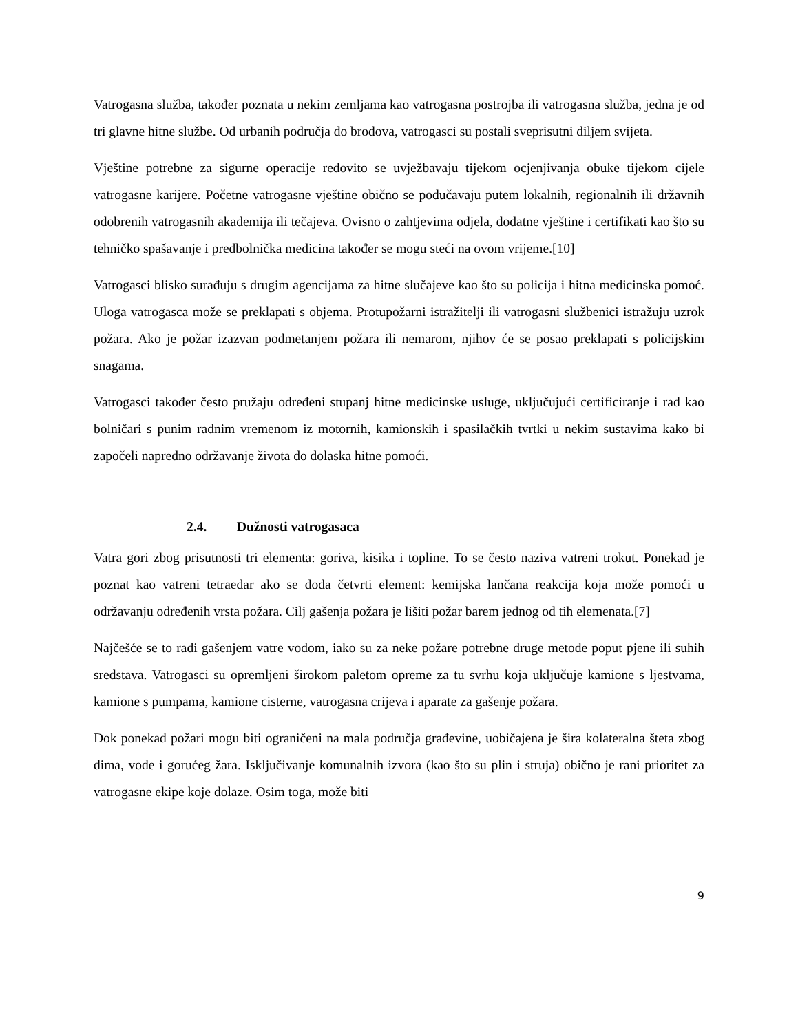Vatrogasna služba, također poznata u nekim zemljama kao vatrogasna postrojba ili vatrogasna služba, jedna je od tri glavne hitne službe. Od urbanih područja do brodova, vatrogasci su postali sveprisutni diljem svijeta.
Vještine potrebne za sigurne operacije redovito se uvježbavaju tijekom ocjenjivanja obuke tijekom cijele vatrogasne karijere. Početne vatrogasne vještine obično se podučavaju putem lokalnih, regionalnih ili državnih odobrenih vatrogasnih akademija ili tečajeva. Ovisno o zahtjevima odjela, dodatne vještine i certifikati kao što su tehničko spašavanje i predbolnička medicina također se mogu steći na ovom vrijeme.[10]
Vatrogasci blisko surađuju s drugim agencijama za hitne slučajeve kao što su policija i hitna medicinska pomoć. Uloga vatrogasca može se preklapati s objema. Protupožarni istražitelji ili vatrogasni službenici istražuju uzrok požara. Ako je požar izazvan podmetanjem požara ili nemarom, njihov će se posao preklapati s policijskim snagama.
Vatrogasci također često pružaju određeni stupanj hitne medicinske usluge, uključujući certificiranje i rad kao bolničari s punim radnim vremenom iz motornih, kamionskih i spasilačkih tvrtki u nekim sustavima kako bi započeli napredno održavanje života do dolaska hitne pomoći.
2.4. Dužnosti vatrogasaca
Vatra gori zbog prisutnosti tri elementa: goriva, kisika i topline. To se često naziva vatreni trokut. Ponekad je poznat kao vatreni tetraedar ako se doda četvrti element: kemijska lančana reakcija koja može pomoći u održavanju određenih vrsta požara. Cilj gašenja požara je lišiti požar barem jednog od tih elemenata.[7]
Najčešće se to radi gašenjem vatre vodom, iako su za neke požare potrebne druge metode poput pjene ili suhih sredstava. Vatrogasci su opremljeni širokom paletom opreme za tu svrhu koja uključuje kamione s ljestvama, kamione s pumpama, kamione cisterne, vatrogasna crijeva i aparate za gašenje požara.
Dok ponekad požari mogu biti ograničeni na mala područja građevine, uobičajena je šira kolateralna šteta zbog dima, vode i gorućeg žara. Isključivanje komunalnih izvora (kao što su plin i struja) obično je rani prioritet za vatrogasne ekipe koje dolaze. Osim toga, može biti
9